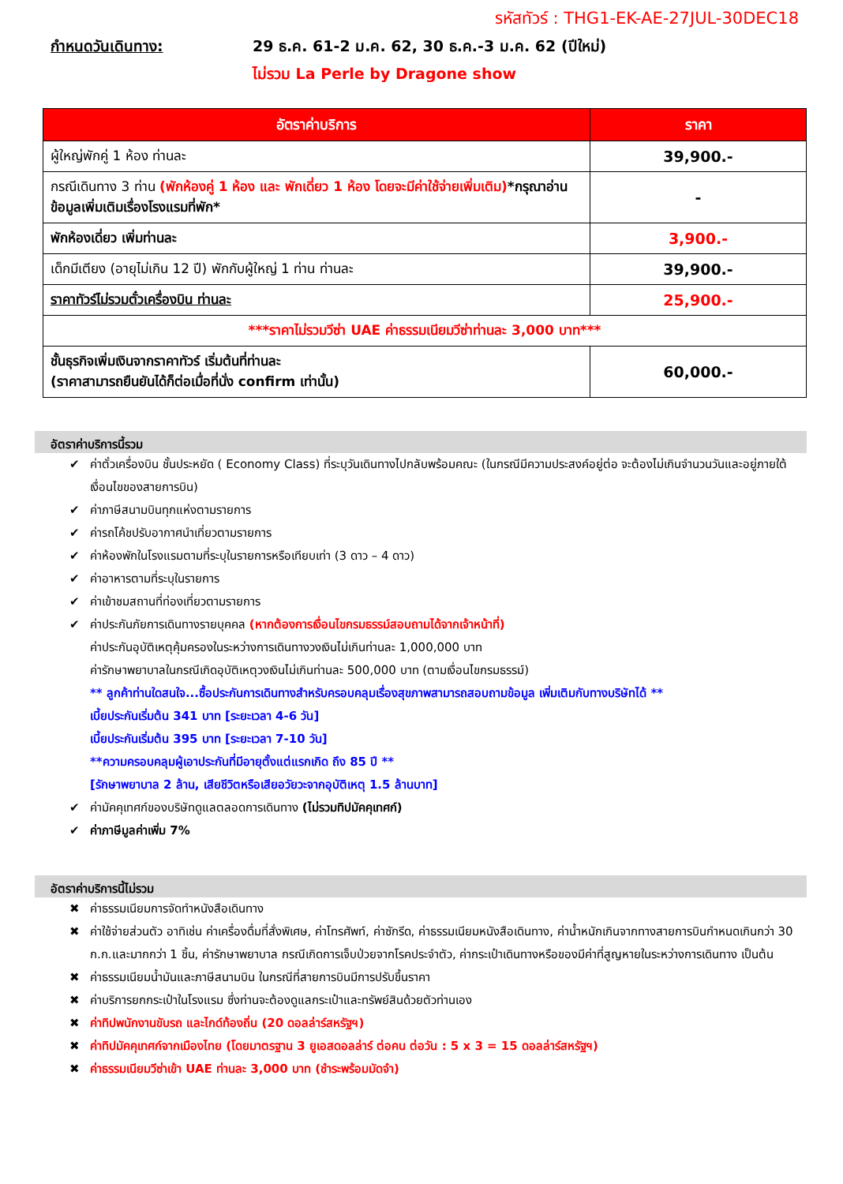รหัสทัวร์ : THG1-EK-AE-27JUL-30DEC18
กำหนดวันเดินทาง: 29 ธ.ค. 61-2 ม.ค. 62, 30 ธ.ค.-3 ม.ค. 62 (ปีใหม่)
ไม่รวม La Perle by Dragone show
| อัตราค่าบริการ | ราคา |
| --- | --- |
| ผู้ใหญ่พักคู่ 1 ห้อง ท่านละ | 39,900.- |
| กรณีเดินทาง 3 ท่าน (พักห้องคู่ 1 ห้อง และ พักเดี่ยว 1 ห้อง โดยจะมีค่าใช้จ่ายเพิ่มเติม) *กรุณาอ่านข้อมูลเพิ่มเติมเรื่องโรงแรมที่พัก* | - |
| พักห้องเดี่ยว เพิ่มท่านละ | 3,900.- |
| เด็กมีเตียง (อายุไม่เกิน 12 ปี) พักกับผู้ใหญ่ 1 ท่าน ท่านละ | 39,900.- |
| ราคาทัวร์ไม่รวมตั๋วเครื่องบิน ท่านละ | 25,900.- |
| ***ราคาไม่รวมวีซ่า UAE ค่าธรรมเนียมวีซ่าท่านละ 3,000 บาท*** | |
| ชั้นธุรกิจเพิ่มเงินจากราคาทัวร์ เริ่มต้นที่ท่านละ (ราคาสามารถยืนยันได้ก็ต่อเมื่อที่นั่ง confirm เท่านั้น) | 60,000.- |
อัตราค่าบริการนี้รวม
✔ ค่าตั๋วเครื่องบิน ชั้นประหยัด ( Economy Class) ที่ระบุวันเดินทางไปกลับพร้อมคณะ (ในกรณีมีความประสงค์อยู่ต่อ จะต้องไม่เกินจำนวนวันและอยู่ภายใต้เงื่อนไขของสายการบิน)
✔ ค่าภาษีสนามบินทุกแห่งตามรายการ
✔ ค่ารถโค้ชปรับอากาศนำเที่ยวตามรายการ
✔ ค่าห้องพักในโรงแรมตามที่ระบุในรายการหรือเทียบเท่า (3 ดาว – 4 ดาว)
✔ ค่าอาหารตามที่ระบุในรายการ
✔ ค่าเข้าชมสถานที่ท่องเที่ยวตามรายการ
✔ ค่าประกันภัยการเดินทางรายบุคคล (หากต้องการเงื่อนไขกรมธรรม์สอบถามได้จากเจ้าหน้าที่)
ค่าประกันอุบัติเหตุคุ้มครองในระหว่างการเดินทางวงเงินไม่เกินท่านละ 1,000,000 บาท
ค่ารักษาพยาบาลในกรณีเกิดอุบัติเหตุวงเงินไม่เกินท่านละ 500,000 บาท (ตามเงื่อนไขกรมธรรม์)
** ลูกค้าท่านใดสนใจ...ซื้อประกันการเดินทางสำหรับครอบคลุมเรื่องสุขภาพสามารถสอบถามข้อมูล เพิ่มเติมกับทางบริษัทได้ **
เบี้ยประกันเริ่มต้น 341 บาท [ระยะเวลา 4-6 วัน]
เบี้ยประกันเริ่มต้น 395 บาท [ระยะเวลา 7-10 วัน]
**ความครอบคลุมผู้เอาประกันที่มีอายุตั้งแต่แรกเกิด ถึง 85 ปี **
[รักษาพยาบาล 2 ล้าน, เสียชีวิตหรือเสียอวัยวะจากอุบัติเหตุ 1.5 ล้านบาท]
✔ ค่ามัคคุเทศก์ของบริษัทดูแลตลอดการเดินทาง (ไม่รวมทิปมัคคุเทศก์)
✔ ค่าภาษีมูลค่าเพิ่ม 7%
อัตราค่าบริการนี้ไม่รวม
✖ ค่าธรรมเนียมการจัดทำหนังสือเดินทาง
✖ ค่าใช้จ่ายส่วนตัว อาทิเช่น ค่าเครื่องดื่มที่สั่งพิเศษ, ค่าโทรศัพท์, ค่าซักรีด, ค่าธรรมเนียมหนังสือเดินทาง, ค่าน้ำหนักเกินจากทางสายการบินกำหนดเกินกว่า 30 ก.ก.และมากกว่า 1 ชิ้น, ค่ารักษาพยาบาล กรณีเกิดการเจ็บป่วยจากโรคประจำตัว, ค่ากระเป๋าเดินทางหรือของมีค่าที่สูญหายในระหว่างการเดินทาง เป็นต้น
✖ ค่าธรรมเนียมน้ำมันและภาษีสนามบิน ในกรณีที่สายการบินมีการปรับขึ้นราคา
✖ ค่าบริการยกกระเป๋าในโรงแรม ซึ่งท่านจะต้องดูแลกระเป๋าและทรัพย์สินด้วยตัวท่านเอง
✖ ค่าทิปพนักงานขับรถ และไกด์ท้องถิ่น (20 ดอลล่าร์สหรัฐฯ)
✖ ค่าทิปมัคคุเทศก์จากเมืองไทย (โดยมาตรฐาน 3 ยูเอสดอลล่าร์ ต่อคน ต่อวัน : 5 x 3 = 15 ดอลล่าร์สหรัฐฯ)
✖ ค่าธรรมเนียมวีซ่าเข้า UAE ท่านละ 3,000 บาท (ชำระพร้อมมัดจำ)